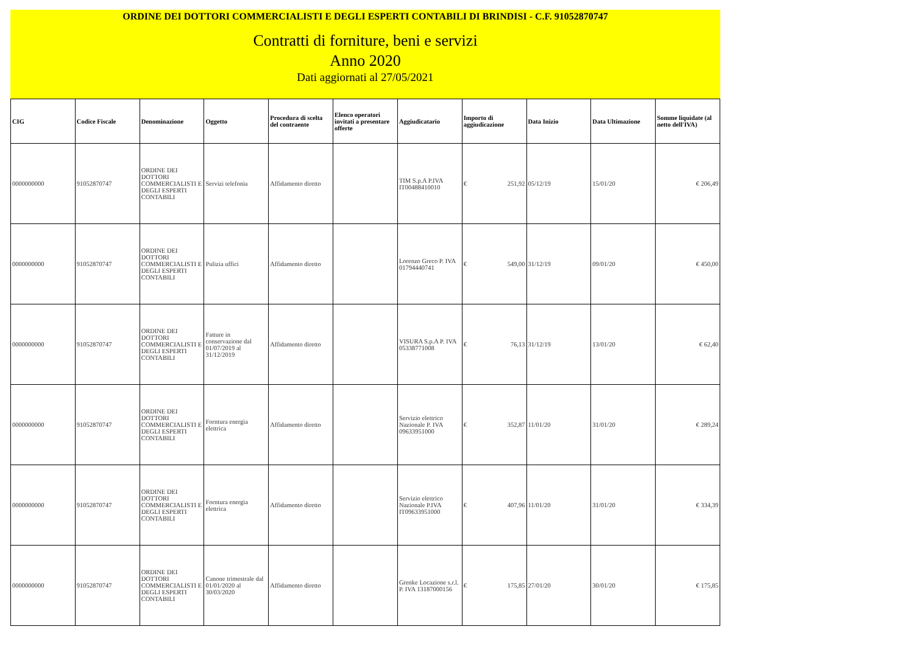ORDINE DEI DOTTORI COMMERCIALISTI E DEGLI ESPERTI CONTABILI DI BRINDISI - C.F. 91052870747
Contratti di forniture, beni e servizi
Anno 2020
Dati aggiornati al 27/05/2021
| CIG | Codice Fiscale | Denominazione | Oggetto | Procedura di scelta del contraente | Elenco operatori invitati a presentare offerte | Aggiudicatario | Importo di aggiudicazione | Data Inizio | Data Ultimazione | Somme liquidate (al netto dell'IVA) |
| --- | --- | --- | --- | --- | --- | --- | --- | --- | --- | --- |
| 0000000000 | 91052870747 | ORDINE DEI DOTTORI COMMERCIALISTI E DEGLI ESPERTI CONTABILI | Servizi telefonia | Affidamento diretto | | TIM S.p.A P.IVA IT00488410010 | € 251,92 | 05/12/19 | 15/01/20 | € 206,49 |
| 0000000000 | 91052870747 | ORDINE DEI DOTTORI COMMERCIALISTI E DEGLI ESPERTI CONTABILI | Pulizia uffici | Affidamento diretto | | Lorenzo Greco P. IVA 01794440741 | € 549,00 | 31/12/19 | 09/01/20 | € 450,00 |
| 0000000000 | 91052870747 | ORDINE DEI DOTTORI COMMERCIALISTI E DEGLI ESPERTI CONTABILI | Fatture in conservazione dal 01/07/2019 al 31/12/2019 | Affidamento diretto | | VISURA S.p.A P. IVA 05338771008 | € 76,13 | 31/12/19 | 13/01/20 | € 62,40 |
| 0000000000 | 91052870747 | ORDINE DEI DOTTORI COMMERCIALISTI E DEGLI ESPERTI CONTABILI | Forntura energia elettrica | Affidamento diretto | | Servizio elettrico Nazionale P. IVA 09633951000 | € 352,87 | 11/01/20 | 31/01/20 | € 289,24 |
| 0000000000 | 91052870747 | ORDINE DEI DOTTORI COMMERCIALISTI E DEGLI ESPERTI CONTABILI | Forntura energia elettrica | Affidamento diretto | | Servizio elettrico Nazionale P.IVA IT09633951000 | € 407,96 | 11/01/20 | 31/01/20 | € 334,39 |
| 0000000000 | 91052870747 | ORDINE DEI DOTTORI COMMERCIALISTI E DEGLI ESPERTI CONTABILI | Canone trimestrale dal 01/01/2020 al 30/03/2020 | Affidamento diretto | | Grenke Locazione s.r.l. P. IVA 13187000156 | € 175,85 | 27/01/20 | 30/01/20 | € 175,85 |